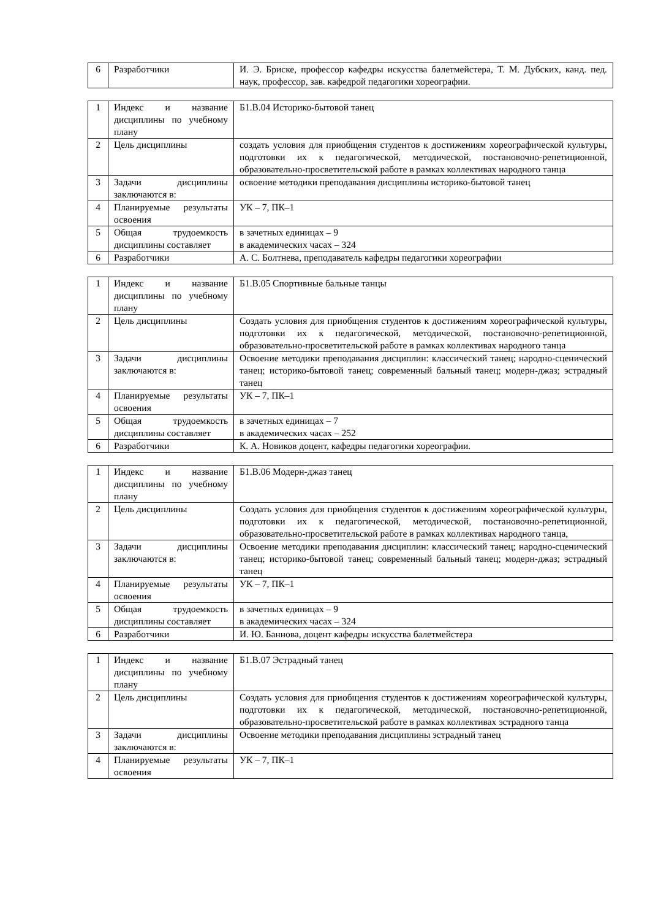| 6 | Разработчики | И. Э. Бриске, профессор кафедры искусства балетмейстера, Т. М. Дубских, канд. пед. наук, профессор, зав. кафедрой педагогики хореографии. |
| 1 | Индекс и название дисциплины по учебному плану | Б1.В.04 Историко-бытовой танец |
| 2 | Цель дисциплины | создать условия для приобщения студентов к достижениям хореографической культуры, подготовки их к педагогической, методической, постановочно-репетиционной, образовательно-просветительской работе в рамках коллективах народного танца |
| 3 | Задачи дисциплины заключаются в: | освоение методики преподавания дисциплины историко-бытовой танец |
| 4 | Планируемые результаты освоения | УК – 7, ПК–1 |
| 5 | Общая трудоемкость дисциплины составляет | в зачетных единицах – 9 в академических часах – 324 |
| 6 | Разработчики | А. С. Болтнева, преподаватель кафедры педагогики хореографии |
| 1 | Индекс и название дисциплины по учебному плану | Б1.В.05 Спортивные бальные танцы |
| 2 | Цель дисциплины | Создать условия для приобщения студентов к достижениям хореографической культуры, подготовки их к педагогической, методической, постановочно-репетиционной, образовательно-просветительской работе в рамках коллективах народного танца |
| 3 | Задачи дисциплины заключаются в: | Освоение методики преподавания дисциплин: классический танец; народно-сценический танец; историко-бытовой танец; современный бальный танец; модерн-джаз; эстрадный танец |
| 4 | Планируемые результаты освоения | УК – 7, ПК–1 |
| 5 | Общая трудоемкость дисциплины составляет | в зачетных единицах – 7 в академических часах – 252 |
| 6 | Разработчики | К. А. Новиков доцент, кафедры педагогики хореографии. |
| 1 | Индекс и название дисциплины по учебному плану | Б1.В.06 Модерн-джаз танец |
| 2 | Цель дисциплины | Создать условия для приобщения студентов к достижениям хореографической культуры, подготовки их к педагогической, методической, постановочно-репетиционной, образовательно-просветительской работе в рамках коллективах народного танца, |
| 3 | Задачи дисциплины заключаются в: | Освоение методики преподавания дисциплин: классический танец; народно-сценический танец; историко-бытовой танец; современный бальный танец; модерн-джаз; эстрадный танец |
| 4 | Планируемые результаты освоения | УК – 7, ПК–1 |
| 5 | Общая трудоемкость дисциплины составляет | в зачетных единицах – 9 в академических часах – 324 |
| 6 | Разработчики | И. Ю. Баннова, доцент кафедры искусства балетмейстера |
| 1 | Индекс и название дисциплины по учебному плану | Б1.В.07 Эстрадный танец |
| 2 | Цель дисциплины | Создать условия для приобщения студентов к достижениям хореографической культуры, подготовки их к педагогической, методической, постановочно-репетиционной, образовательно-просветительской работе в рамках коллективах эстрадного танца |
| 3 | Задачи дисциплины заключаются в: | Освоение методики преподавания дисциплины эстрадный танец |
| 4 | Планируемые результаты освоения | УК – 7, ПК–1 |